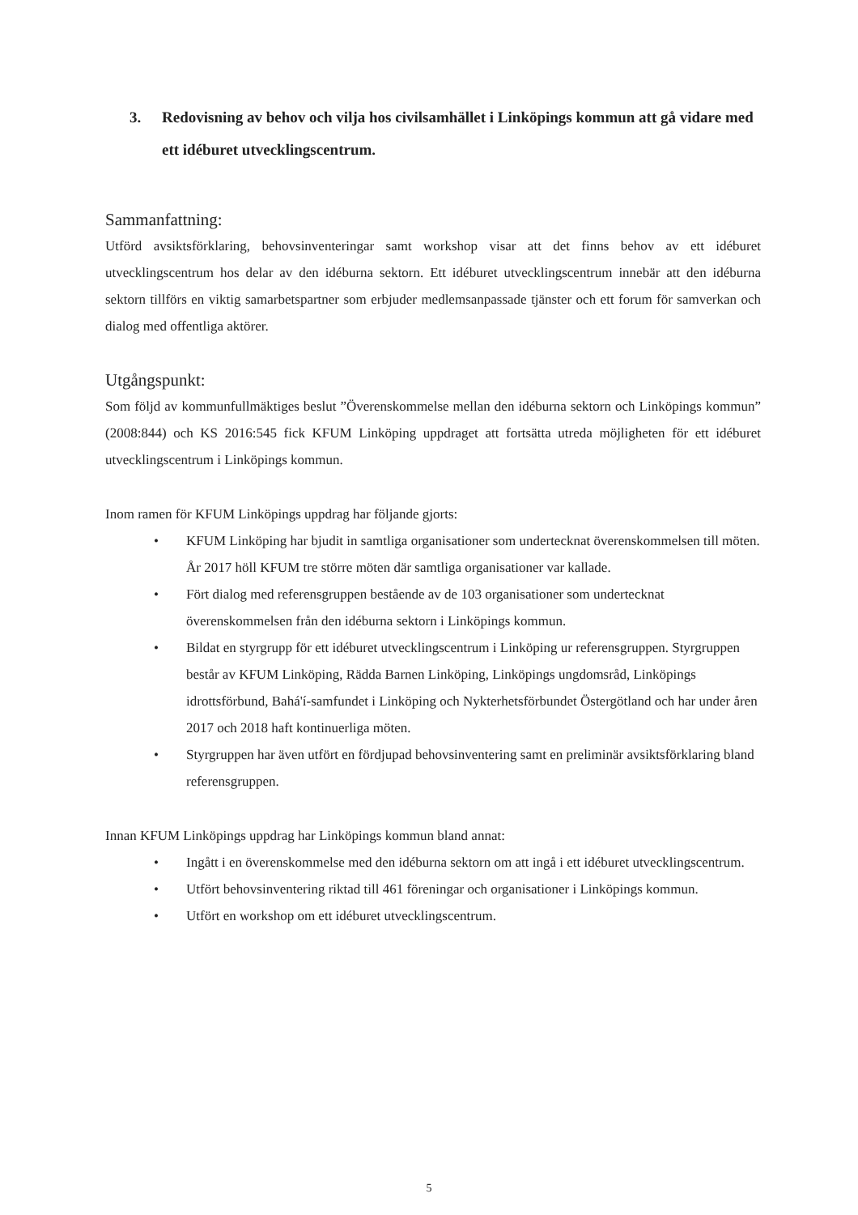3. Redovisning av behov och vilja hos civilsamhället i Linköpings kommun att gå vidare med ett idéburet utvecklingscentrum.
Sammanfattning:
Utförd avsiktsförklaring, behovsinventeringar samt workshop visar att det finns behov av ett idéburet utvecklingscentrum hos delar av den idéburna sektorn. Ett idéburet utvecklingscentrum innebär att den idéburna sektorn tillförs en viktig samarbetspartner som erbjuder medlemsanpassade tjänster och ett forum för samverkan och dialog med offentliga aktörer.
Utgångspunkt:
Som följd av kommunfullmäktiges beslut ”Överenskommelse mellan den idéburna sektorn och Linköpings kommun” (2008:844) och KS 2016:545 fick KFUM Linköping uppdraget att fortsätta utreda möjligheten för ett idéburet utvecklingscentrum i Linköpings kommun.
Inom ramen för KFUM Linköpings uppdrag har följande gjorts:
• KFUM Linköping har bjudit in samtliga organisationer som undertecknat överenskommelsen till möten. År 2017 höll KFUM tre större möten där samtliga organisationer var kallade.
• Fört dialog med referensgruppen bestående av de 103 organisationer som undertecknat överenskommelsen från den idéburna sektorn i Linköpings kommun.
• Bildat en styrgrupp för ett idéburet utvecklingscentrum i Linköping ur referensgruppen. Styrgruppen består av KFUM Linköping, Rädda Barnen Linköping, Linköpings ungdomsråd, Linköpings idrottsförbund, Bahá'í-samfundet i Linköping och Nykterhetsförbundet Östergötland och har under åren 2017 och 2018 haft kontinuerliga möten.
• Styrgruppen har även utfört en fördjupad behovsinventering samt en preliminär avsiktsförklaring bland referensgruppen.
Innan KFUM Linköpings uppdrag har Linköpings kommun bland annat:
• Ingått i en överenskommelse med den idéburna sektorn om att ingå i ett idéburet utvecklingscentrum.
• Utfört behovsinventering riktad till 461 föreningar och organisationer i Linköpings kommun.
• Utfört en workshop om ett idéburet utvecklingscentrum.
5